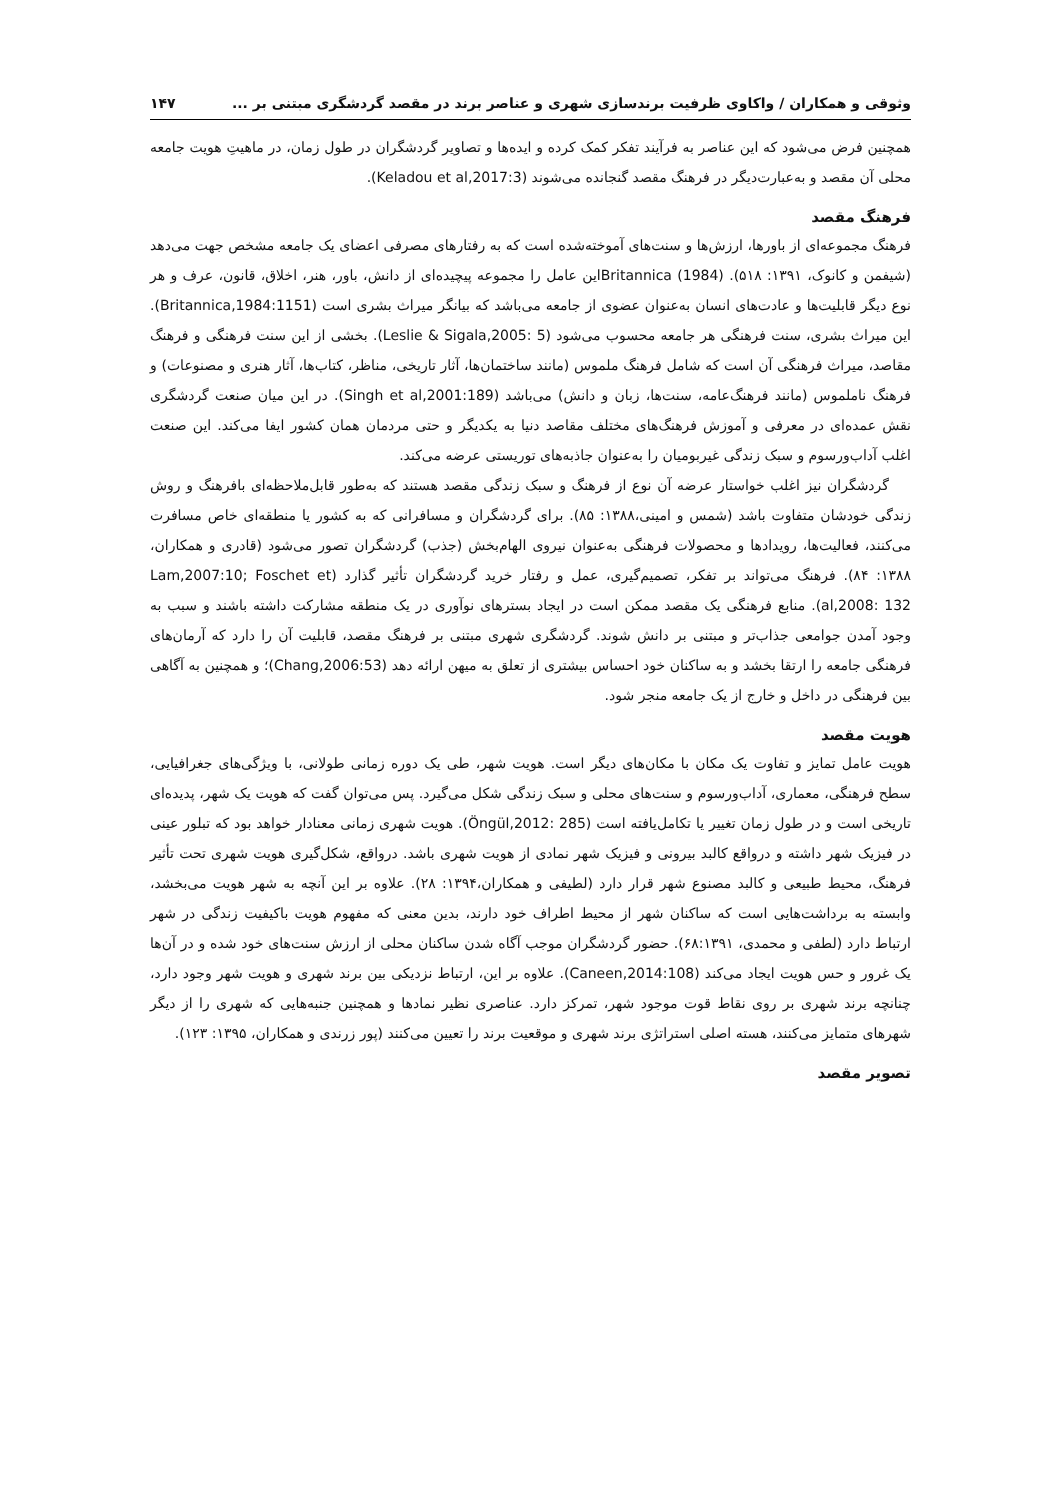وثوقی و همکاران / واکاوی ظرفیت برندسازی شهری و عناصر برند در مقصد گردشگری مبتنی بر ... ۱۴۷
همچنین فرض می‌شود که این عناصر به فرآیند تفکر کمک کرده و ایده‌ها و تصاویر گردشگران در طول زمان، در ماهیتِ هویت جامعه محلی آن مقصد و به‌عبارت‌دیگر در فرهنگ مقصد گنجانده می‌شوند (Keladou et al,2017:3).
فرهنگ مقصد
فرهنگ مجموعه‌ای از باورها، ارزش‌ها و سنت‌های آموخته‌شده است که به رفتارهای مصرفی اعضای یک جامعه مشخص جهت می‌دهد (شیفمن و کانوک، ۱۳۹۱: ۵۱۸). Britannica (1984)این عامل را مجموعه پیچیده‌ای از دانش، باور، هنر، اخلاق، قانون، عرف و هر نوع دیگر قابلیت‌ها و عادت‌های انسان به‌عنوان عضوی از جامعه می‌باشد که بیانگر میراث بشری است (Britannica,1984:1151). این میراث بشری، سنت فرهنگی هر جامعه محسوب می‌شود (Leslie & Sigala,2005: 5). بخشی از این سنت فرهنگی و فرهنگ مقاصد، میراث فرهنگی آن است که شامل فرهنگ ملموس (مانند ساختمان‌ها، آثار تاریخی، مناظر، کتاب‌ها، آثار هنری و مصنوعات) و فرهنگ ناملموس (مانند فرهنگ‌عامه، سنت‌ها، زبان و دانش) می‌باشد (Singh et al,2001:189). در این میان صنعت گردشگری نقش عمده‌ای در معرفی و آموزش فرهنگ‌های مختلف مقاصد دنیا به یکدیگر و حتی مردمان همان کشور ایفا می‌کند. این صنعت اغلب آداب‌ورسوم و سبک زندگی غیربومیان را به‌عنوان جاذبه‌های توریستی عرضه می‌کند.
گردشگران نیز اغلب خواستار عرضه آن نوع از فرهنگ و سبک زندگی مقصد هستند که به‌طور قابل‌ملاحظه‌ای بافرهنگ و روش زندگی خودشان متفاوت باشد (شمس و امینی،۱۳۸۸: ۸۵). برای گردشگران و مسافرانی که به کشور یا منطقه‌ای خاص مسافرت می‌کنند، فعالیت‌ها، رویدادها و محصولات فرهنگی به‌عنوان نیروی الهام‌بخش (جذب) گردشگران تصور می‌شود (قادری و همکاران، ۱۳۸۸: ۸۴). فرهنگ می‌تواند بر تفکر، تصمیم‌گیری، عمل و رفتار خرید گردشگران تأثیر گذارد (Lam,2007:10; Foschet et al,2008: 132). منابع فرهنگی یک مقصد ممکن است در ایجاد بسترهای نوآوری در یک منطقه مشارکت داشته باشند و سبب به وجود آمدن جوامعی جذاب‌تر و مبتنی بر دانش شوند. گردشگری شهری مبتنی بر فرهنگ مقصد، قابلیت آن را دارد که آرمان‌های فرهنگی جامعه را ارتقا بخشد و به ساکنان خود احساس بیشتری از تعلق به میهن ارائه دهد (Chang,2006:53)؛ و همچنین به آگاهی بین فرهنگی در داخل و خارج از یک جامعه منجر شود.
هویت مقصد
هویت عامل تمایز و تفاوت یک مکان با مکان‌های دیگر است. هویت شهر، طی یک دوره زمانی طولانی، با ویژگی‌های جغرافیایی، سطح فرهنگی، معماری، آداب‌ورسوم و سنت‌های محلی و سبک زندگی شکل می‌گیرد. پس می‌توان گفت که هویت یک شهر، پدیده‌ای تاریخی است و در طول زمان تغییر یا تکامل‌یافته است (Öngül,2012: 285). هویت شهری زمانی معنادار خواهد بود که تبلور عینی در فیزیک شهر داشته و درواقع کالبد بیرونی و فیزیک شهر نمادی از هویت شهری باشد. درواقع، شکل‌گیری هویت شهری تحت تأثیر فرهنگ، محیط طبیعی و کالبد مصنوع شهر قرار دارد (لطیفی و همکاران،۱۳۹۴: ۲۸). علاوه بر این آنچه به شهر هویت می‌بخشد، وابسته به برداشت‌هایی است که ساکنان شهر از محیط اطراف خود دارند، بدین معنی که مفهوم هویت باکیفیت زندگی در شهر ارتباط دارد (لطفی و محمدی، ۶۸:۱۳۹۱). حضور گردشگران موجب آگاه شدن ساکنان محلی از ارزش سنت‌های خود شده و در آن‌ها یک غرور و حس هویت ایجاد می‌کند (Caneen,2014:108). علاوه بر این، ارتباط نزدیکی بین برند شهری و هویت شهر وجود دارد، چنانچه برند شهری بر روی نقاط قوت موجود شهر، تمرکز دارد. عناصری نظیر نمادها و همچنین جنبه‌هایی که شهری را از دیگر شهرهای متمایز می‌کنند، هسته اصلی استراتژی برند شهری و موقعیت برند را تعیین می‌کنند (پور زرندی و همکاران، ۱۳۹۵: ۱۲۳).
تصویر مقصد